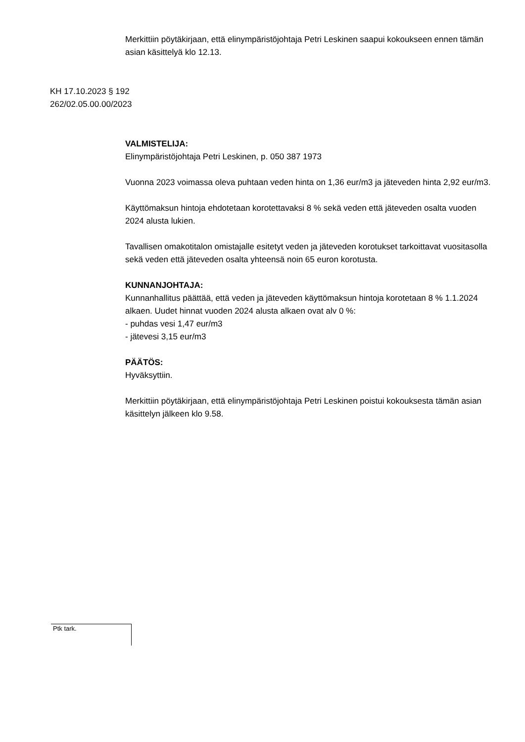Merkittiin pöytäkirjaan, että elinympäristöjohtaja Petri Leskinen saapui kokoukseen ennen tämän asian käsittelyä klo 12.13.
KH 17.10.2023 § 192
262/02.05.00.00/2023
VALMISTELIJA:
Elinympäristöjohtaja Petri Leskinen, p. 050 387 1973
Vuonna 2023 voimassa oleva puhtaan veden hinta on 1,36 eur/m3 ja jäteveden hinta 2,92 eur/m3.
Käyttömaksun hintoja ehdotetaan korotettavaksi 8 % sekä veden että jäteveden osalta vuoden 2024 alusta lukien.
Tavallisen omakotitalon omistajalle esitetyt veden ja jäteveden korotukset tarkoittavat vuositasolla sekä veden että jäteveden osalta yhteensä noin 65 euron korotusta.
KUNNANJOHTAJA:
Kunnanhallitus päättää, että veden ja jäteveden käyttömaksun hintoja korotetaan 8 % 1.1.2024 alkaen. Uudet hinnat vuoden 2024 alusta alkaen ovat alv 0 %:
- puhdas vesi 1,47 eur/m3
- jätevesi 3,15 eur/m3
PÄÄTÖS:
Hyväksyttiin.
Merkittiin pöytäkirjaan, että elinympäristöjohtaja Petri Leskinen poistui kokouksesta tämän asian käsittelyn jälkeen klo 9.58.
Ptk tark.